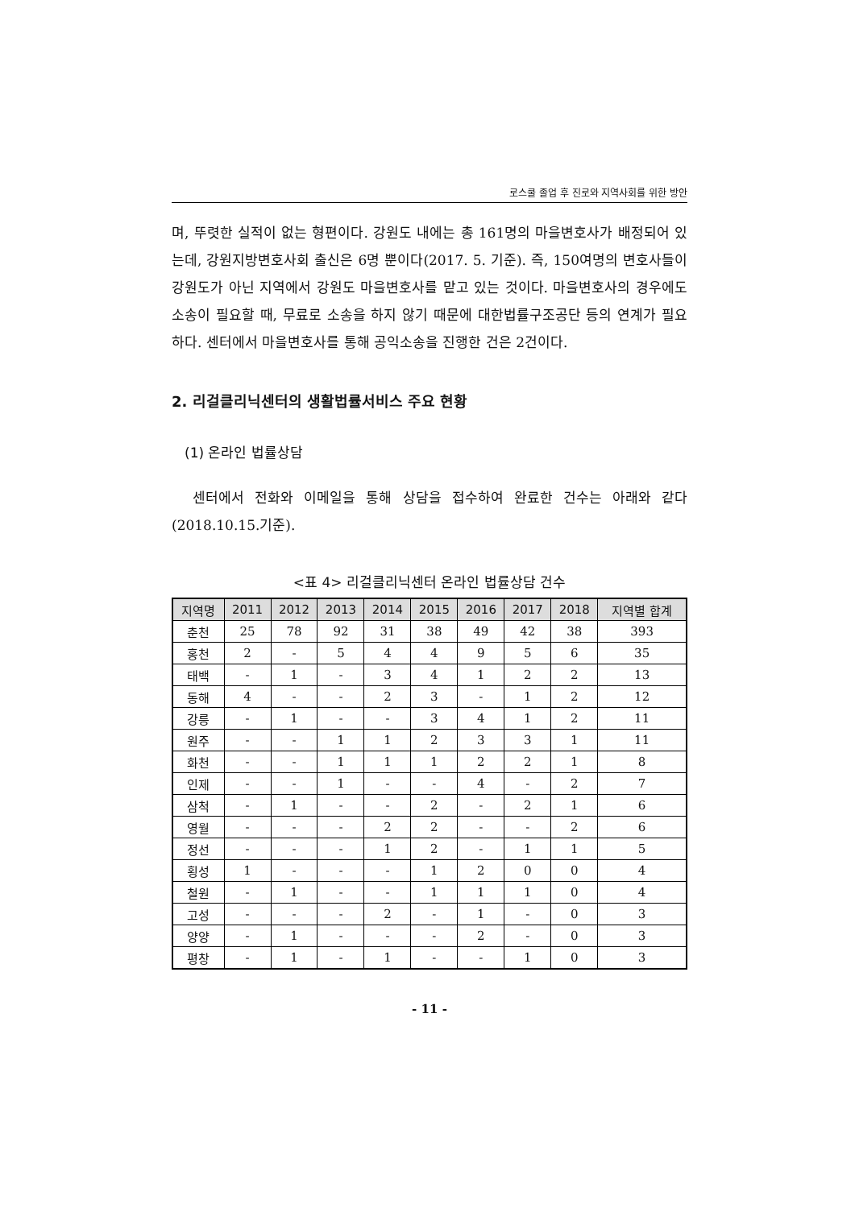로스쿨 졸업 후 진로와 지역사회를 위한 방안
며, 뚜렷한 실적이 없는 형편이다. 강원도 내에는 총 161명의 마을변호사가 배정되어 있는데, 강원지방변호사회 출신은 6명 뿐이다(2017. 5. 기준). 즉, 150여명의 변호사들이 강원도가 아닌 지역에서 강원도 마을변호사를 맡고 있는 것이다. 마을변호사의 경우에도 소송이 필요할 때, 무료로 소송을 하지 않기 때문에 대한법률구조공단 등의 연계가 필요하다. 센터에서 마을변호사를 통해 공익소송을 진행한 건은 2건이다.
2. 리걸클리닉센터의 생활법률서비스 주요 현황
(1) 온라인 법률상담
센터에서 전화와 이메일을 통해 상담을 접수하여 완료한 건수는 아래와 같다(2018.10.15.기준).
<표 4> 리걸클리닉센터 온라인 법률상담 건수
| 지역명 | 2011 | 2012 | 2013 | 2014 | 2015 | 2016 | 2017 | 2018 | 지역별 합계 |
| --- | --- | --- | --- | --- | --- | --- | --- | --- | --- |
| 춘천 | 25 | 78 | 92 | 31 | 38 | 49 | 42 | 38 | 393 |
| 홍천 | 2 | - | 5 | 4 | 4 | 9 | 5 | 6 | 35 |
| 태백 | - | 1 | - | 3 | 4 | 1 | 2 | 2 | 13 |
| 동해 | 4 | - | - | 2 | 3 | - | 1 | 2 | 12 |
| 강릉 | - | 1 | - | - | 3 | 4 | 1 | 2 | 11 |
| 원주 | - | - | 1 | 1 | 2 | 3 | 3 | 1 | 11 |
| 화천 | - | - | 1 | 1 | 1 | 2 | 2 | 1 | 8 |
| 인제 | - | - | 1 | - | - | 4 | - | 2 | 7 |
| 삼척 | - | 1 | - | - | 2 | - | 2 | 1 | 6 |
| 영월 | - | - | - | 2 | 2 | - | - | 2 | 6 |
| 정선 | - | - | - | 1 | 2 | - | 1 | 1 | 5 |
| 횡성 | 1 | - | - | - | 1 | 2 | 0 | 0 | 4 |
| 철원 | - | 1 | - | - | 1 | 1 | 1 | 0 | 4 |
| 고성 | - | - | - | 2 | - | 1 | - | 0 | 3 |
| 양양 | - | 1 | - | - | - | 2 | - | 0 | 3 |
| 평창 | - | 1 | - | 1 | - | - | 1 | 0 | 3 |
- 11 -